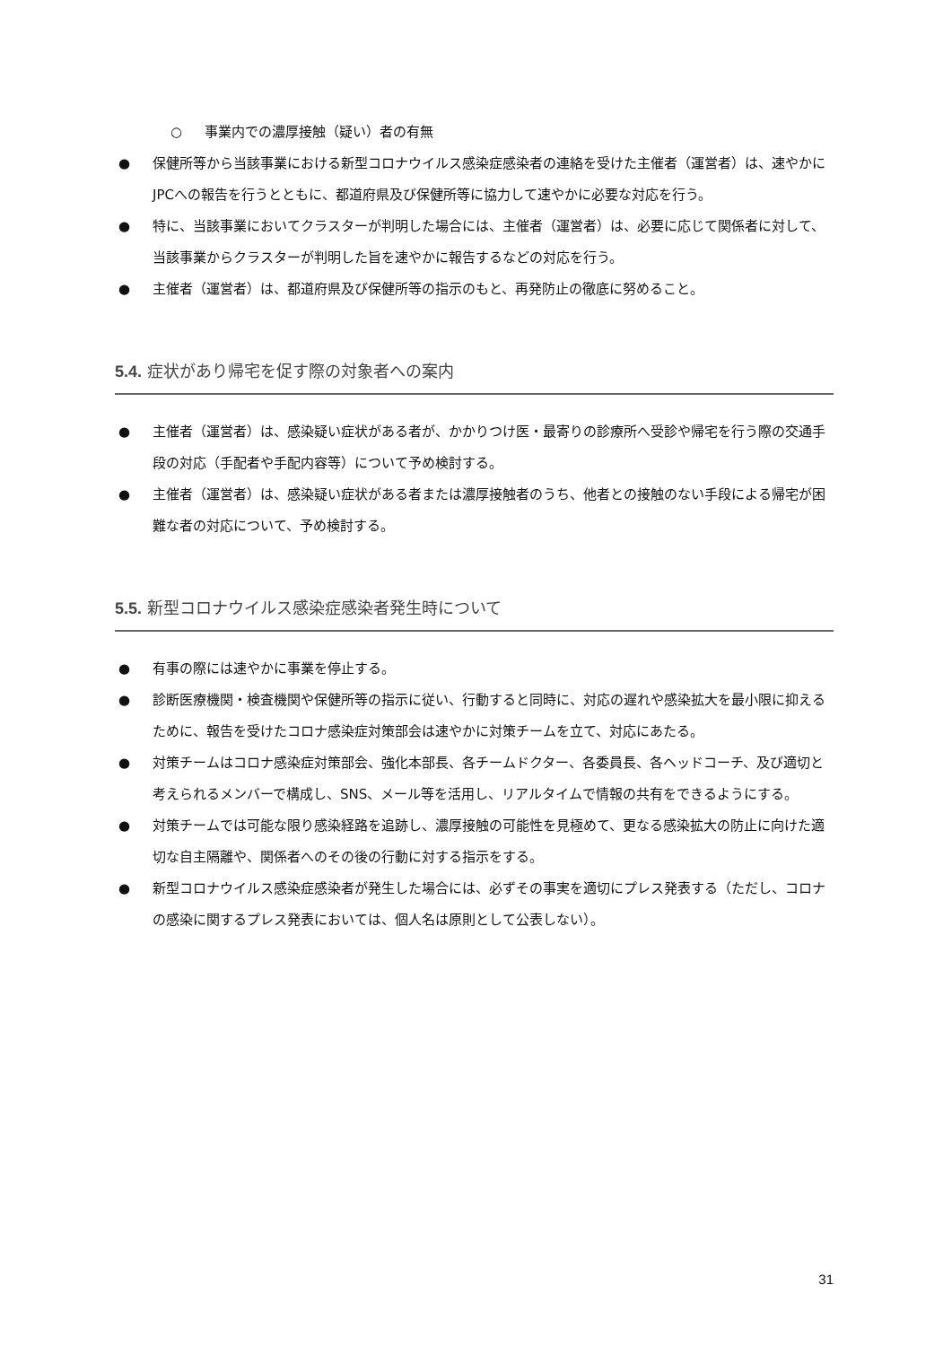○ 事業内での濃厚接触（疑い）者の有無
● 保健所等から当該事業における新型コロナウイルス感染症感染者の連絡を受けた主催者（運営者）は、速やかにJPCへの報告を行うとともに、都道府県及び保健所等に協力して速やかに必要な対応を行う。
● 特に、当該事業においてクラスターが判明した場合には、主催者（運営者）は、必要に応じて関係者に対して、当該事業からクラスターが判明した旨を速やかに報告するなどの対応を行う。
● 主催者（運営者）は、都道府県及び保健所等の指示のもと、再発防止の徹底に努めること。
5.4. 症状があり帰宅を促す際の対象者への案内
● 主催者（運営者）は、感染疑い症状がある者が、かかりつけ医・最寄りの診療所へ受診や帰宅を行う際の交通手段の対応（手配者や手配内容等）について予め検討する。
● 主催者（運営者）は、感染疑い症状がある者または濃厚接触者のうち、他者との接触のない手段による帰宅が困難な者の対応について、予め検討する。
5.5. 新型コロナウイルス感染症感染者発生時について
● 有事の際には速やかに事業を停止する。
● 診断医療機関・検査機関や保健所等の指示に従い、行動すると同時に、対応の遅れや感染拡大を最小限に抑えるために、報告を受けたコロナ感染症対策部会は速やかに対策チームを立て、対応にあたる。
● 対策チームはコロナ感染症対策部会、強化本部長、各チームドクター、各委員長、各ヘッドコーチ、及び適切と考えられるメンバーで構成し、SNS、メール等を活用し、リアルタイムで情報の共有をできるようにする。
● 対策チームでは可能な限り感染経路を追跡し、濃厚接触の可能性を見極めて、更なる感染拡大の防止に向けた適切な自主隔離や、関係者へのその後の行動に対する指示をする。
● 新型コロナウイルス感染症感染者が発生した場合には、必ずその事実を適切にプレス発表する（ただし、コロナの感染に関するプレス発表においては、個人名は原則として公表しない）。
31